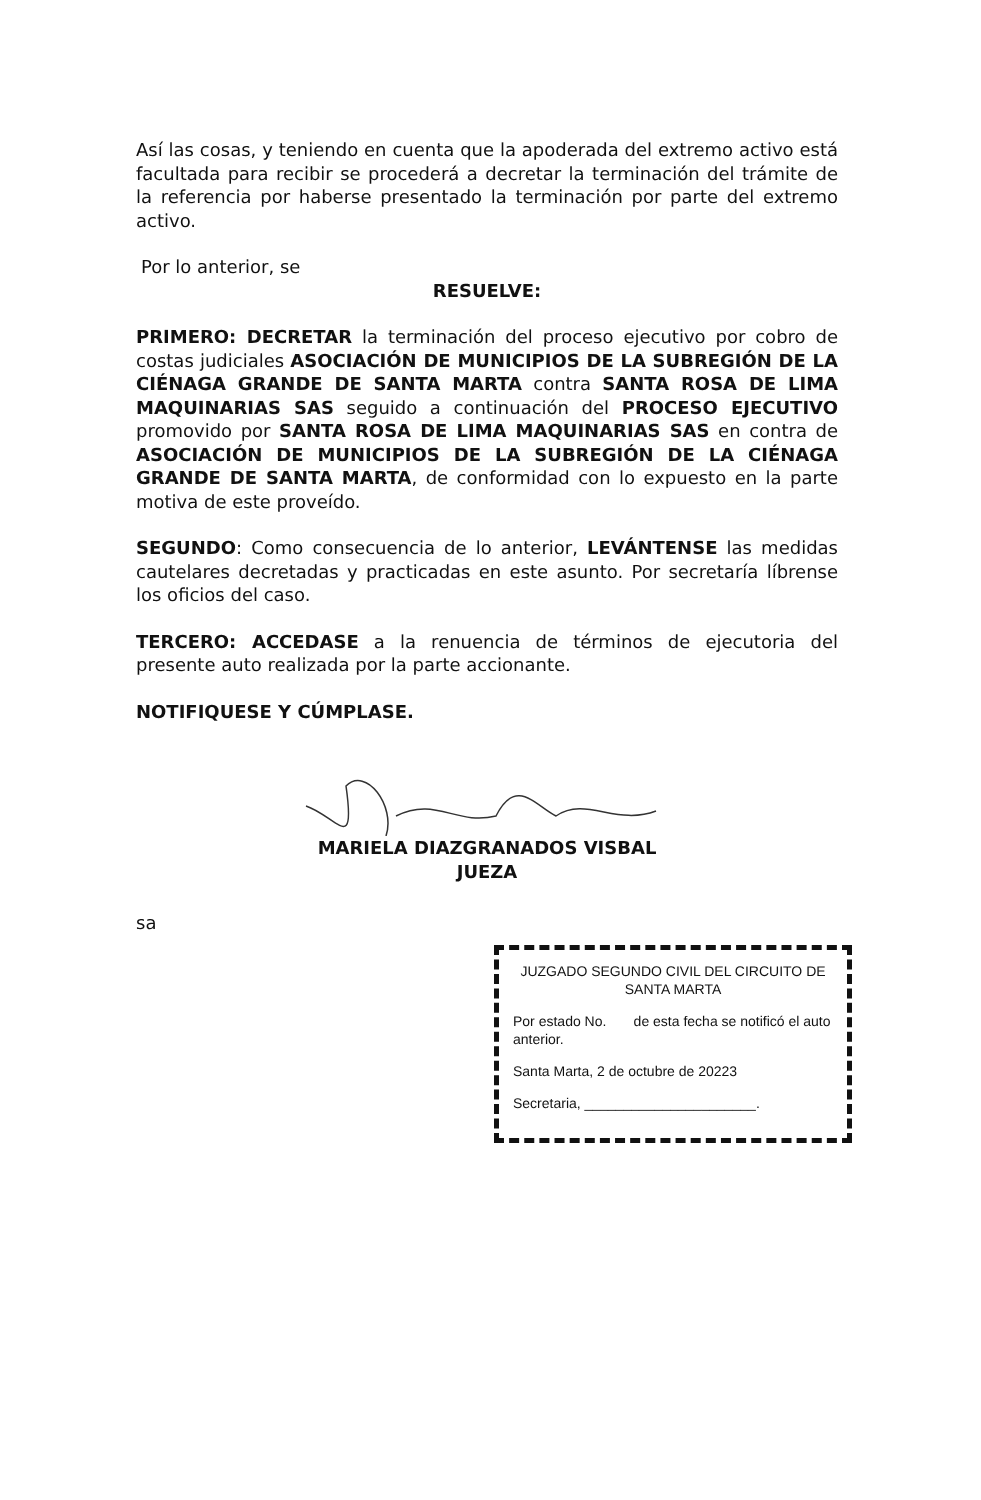Así las cosas, y teniendo en cuenta que la apoderada del extremo activo está facultada para recibir se procederá a decretar la terminación del trámite de la referencia por haberse presentado la terminación por parte del extremo activo.
Por lo anterior, se
RESUELVE:
PRIMERO: DECRETAR la terminación del proceso ejecutivo por cobro de costas judiciales ASOCIACIÓN DE MUNICIPIOS DE LA SUBREGIÓN DE LA CIÉNAGA GRANDE DE SANTA MARTA contra SANTA ROSA DE LIMA MAQUINARIAS SAS seguido a continuación del PROCESO EJECUTIVO promovido por SANTA ROSA DE LIMA MAQUINARIAS SAS en contra de ASOCIACIÓN DE MUNICIPIOS DE LA SUBREGIÓN DE LA CIÉNAGA GRANDE DE SANTA MARTA, de conformidad con lo expuesto en la parte motiva de este proveído.
SEGUNDO: Como consecuencia de lo anterior, LEVÁNTENSE las medidas cautelares decretadas y practicadas en este asunto. Por secretaría líbrense los oficios del caso.
TERCERO: ACCEDASE a la renuencia de términos de ejecutoria del presente auto realizada por la parte accionante.
NOTIFIQUESE Y CÚMPLASE.
MARIELA DIAZGRANADOS VISBAL
JUEZA
sa
JUZGADO SEGUNDO CIVIL DEL CIRCUITO DE SANTA MARTA
Por estado No. de esta fecha se notificó el auto anterior.
Santa Marta, 2 de octubre de 20223
Secretaria, ______________________.